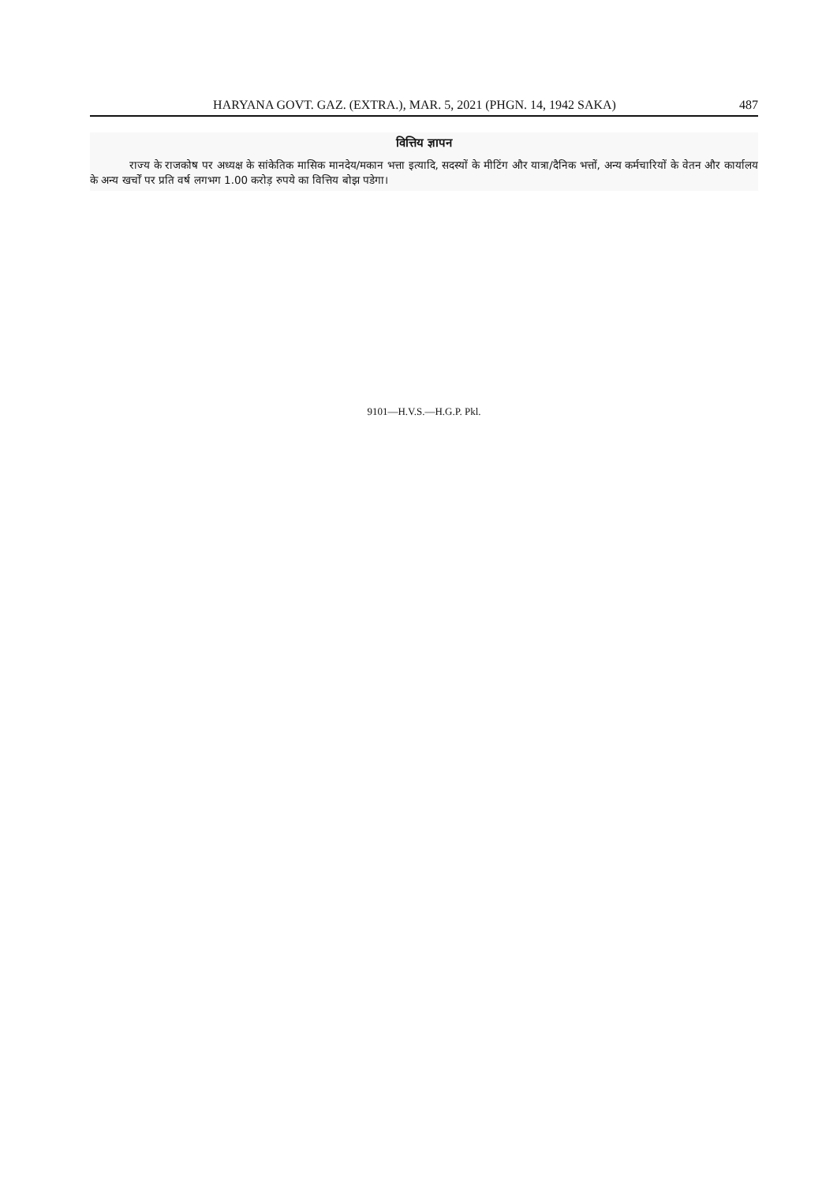HARYANA GOVT. GAZ. (EXTRA.), MAR. 5, 2021 (PHGN. 14, 1942 SAKA) 487
वित्तिय ज्ञापन
राज्य के राजकोष पर अध्यक्ष के सांकेतिक मासिक मानदेय/मकान भत्ता इत्यादि, सदस्यों के मीटिंग और यात्रा/दैनिक भत्तों, अन्य कर्मचारियों के वेतन और कार्यालय के अन्य खर्चों पर प्रति वर्ष लगभग 1.00 करोड़ रुपये का वित्तिय बोझ पडेगा।
9101—H.V.S.—H.G.P. Pkl.